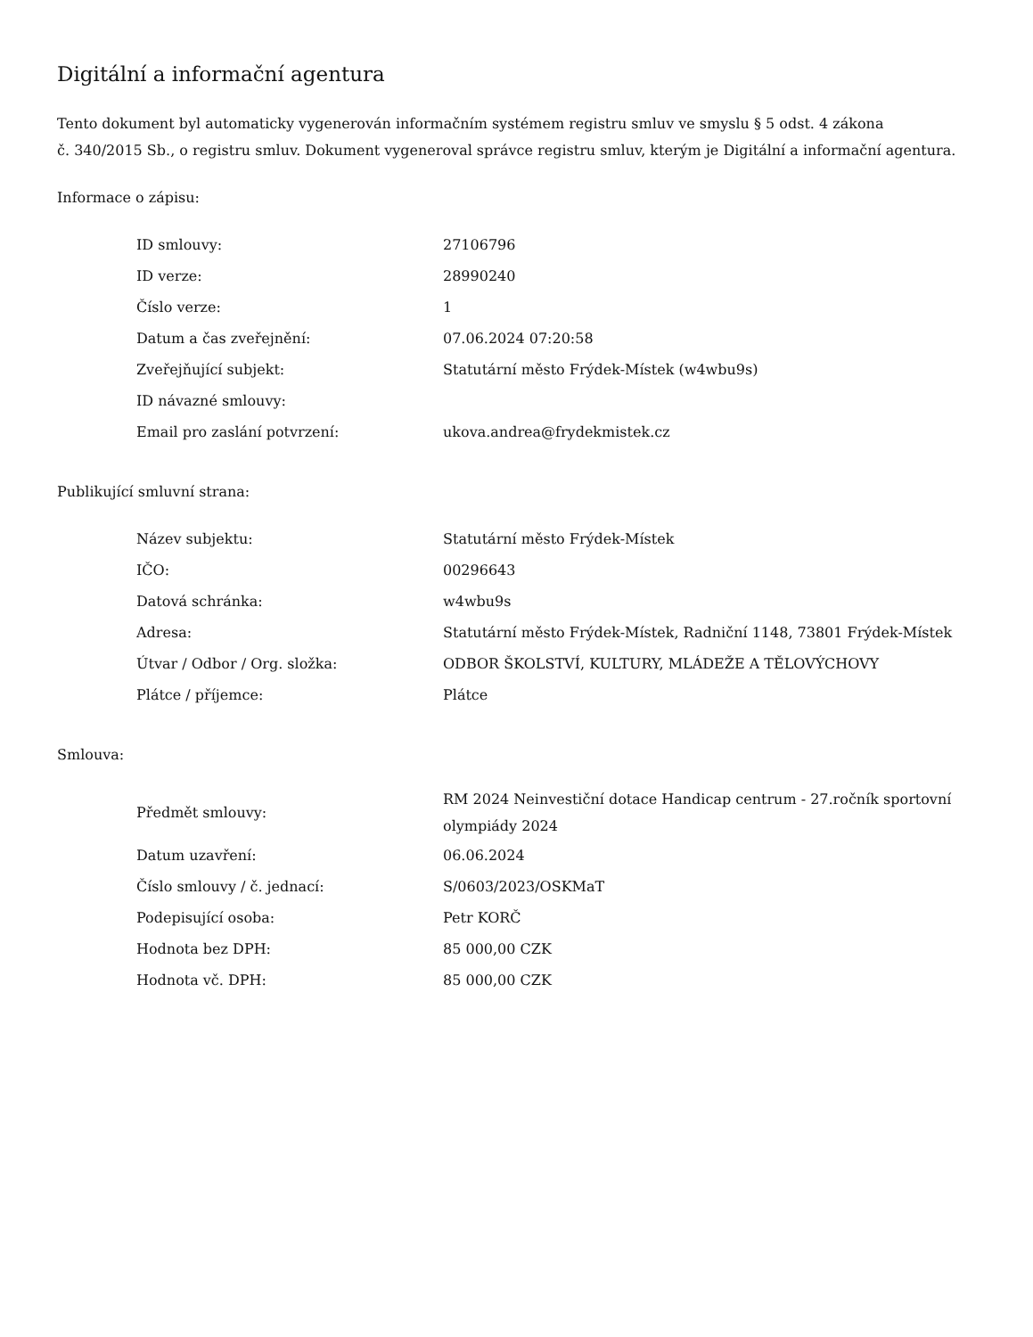Digitální a informační agentura
Tento dokument byl automaticky vygenerován informačním systémem registru smluv ve smyslu § 5 odst. 4 zákona
č. 340/2015 Sb., o registru smluv. Dokument vygeneroval správce registru smluv, kterým je Digitální a informační agentura.
Informace o zápisu:
| ID smlouvy: | 27106796 |
| ID verze: | 28990240 |
| Číslo verze: | 1 |
| Datum a čas zveřejnění: | 07.06.2024 07:20:58 |
| Zveřejňující subjekt: | Statutární město Frýdek-Místek (w4wbu9s) |
| ID návazné smlouvy: | |
| Email pro zaslání potvrzení: | ukova.andrea@frydekmistek.cz |
Publikující smluvní strana:
| Název subjektu: | Statutární město Frýdek-Místek |
| IČO: | 00296643 |
| Datová schránka: | w4wbu9s |
| Adresa: | Statutární město Frýdek-Místek, Radniční 1148, 73801 Frýdek-Místek |
| Útvar / Odbor / Org. složka: | ODBOR ŠKOLSTVÍ, KULTURY, MLÁDEŽE A TĚLOVÝCHOVY |
| Plátce / příjemce: | Plátce |
Smlouva:
| Předmět smlouvy: | RM 2024 Neinvestiční dotace Handicap centrum - 27.ročník sportovní olympiády 2024 |
| Datum uzavření: | 06.06.2024 |
| Číslo smlouvy / č. jednací: | S/0603/2023/OSKMaT |
| Podepisující osoba: | Petr KORČ |
| Hodnota bez DPH: | 85 000,00 CZK |
| Hodnota vč. DPH: | 85 000,00 CZK |